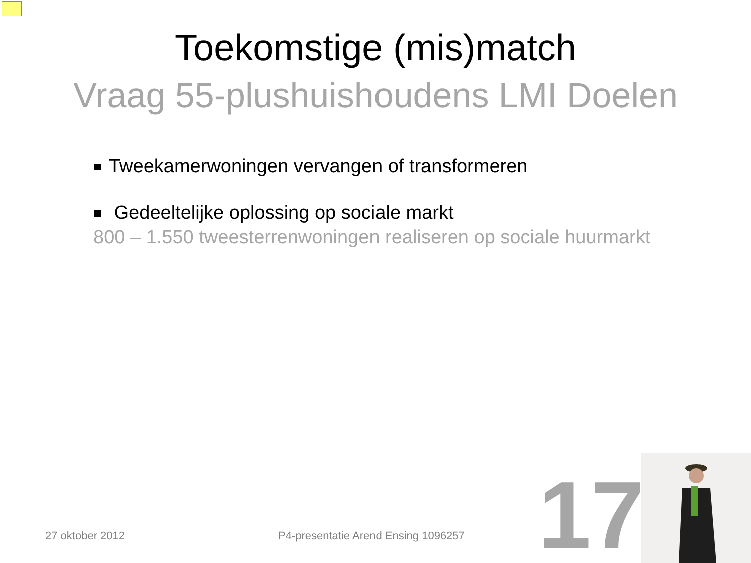Toekomstige (mis)match
Vraag 55-plushuishoudens LMI Doelen
Tweekamerwoningen vervangen of transformeren
Gedeeltelijke oplossing op sociale markt
800 – 1.550 tweesterrenwoningen realiseren op sociale huurmarkt
27 oktober 2012
P4-presentatie Arend Ensing 1096257
17